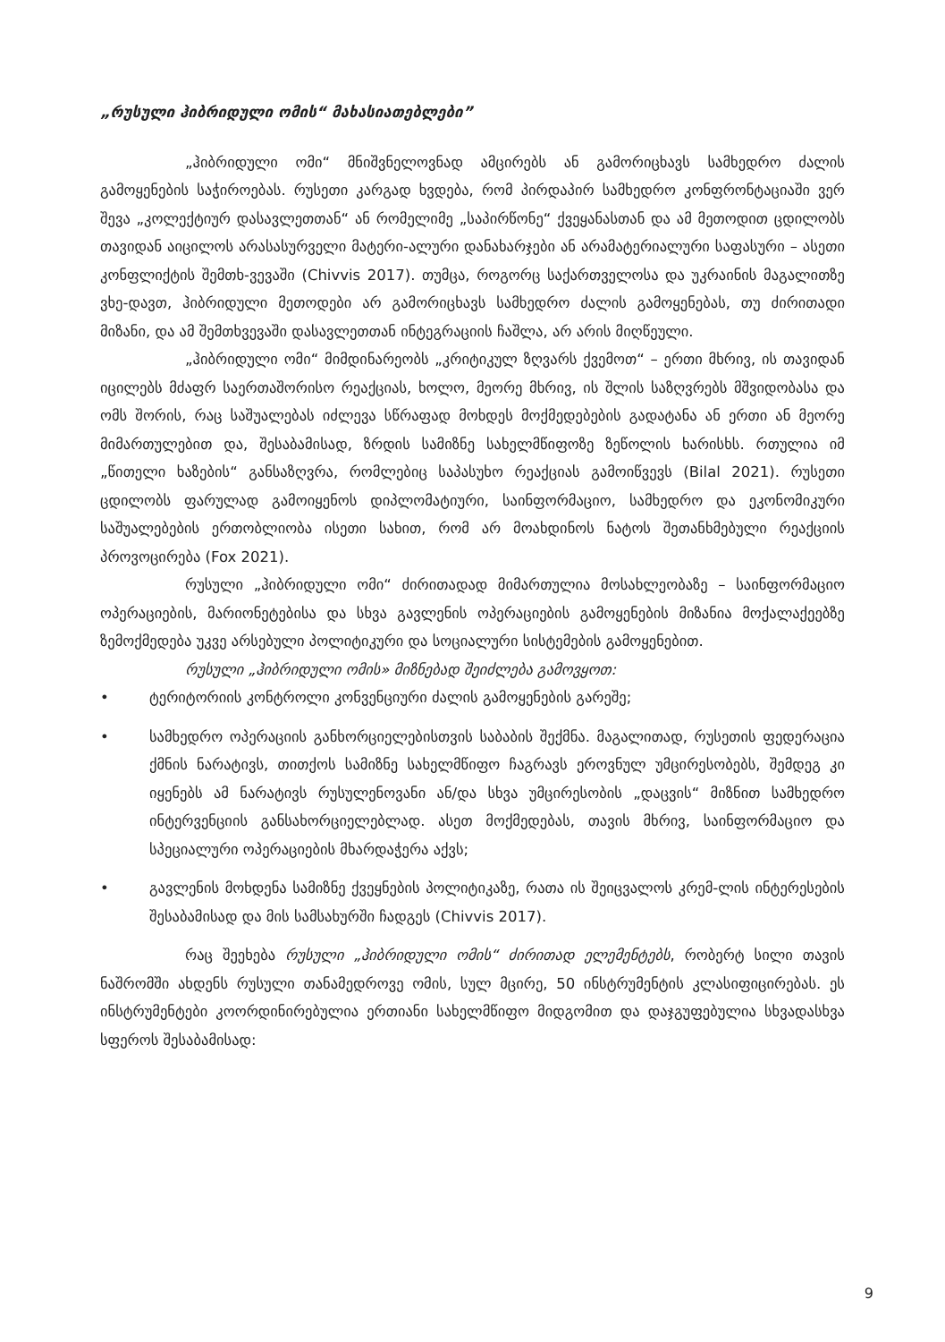„რუსული ჰიბრიდული ომის“ მახასიათებლები”
„ჰიბრიდული ომი“ მნიშვნელოვნად ამცირებს ან გამორიცხავს სამხედრო ძალის გამოყენების საჭიროებას. რუსეთი კარგად ხვდება, რომ პირდაპირ სამხედრო კონფრონტაციაში ვერ შევა „კოლექტიურ დასავლეთთან“ ან რომელიმე „საპირწონე“ ქვეყანასთან და ამ მეთოდით ცდილობს თავიდან აიცილოს არასასურველი მატერი-ალური დანახარჯები ან არამატერიალური საფასური – ასეთი კონფლიქტის შემთხ-ვევაში (Chivvis 2017). თუმცა, როგორც საქართველოსა და უკრაინის მაგალითზე ვხე-დავთ, ჰიბრიდული მეთოდები არ გამორიცხავს სამხედრო ძალის გამოყენებას, თუ ძირითადი მიზანი, და ამ შემთხვევაში დასავლეთთან ინტეგრაციის ჩაშლა, არ არის მიღწეული.
„ჰიბრიდული ომი“ მიმდინარეობს „კრიტიკულ ზღვარს ქვემოთ“ – ერთი მხრივ, ის თავიდან იცილებს მძაფრ საერთაშორისო რეაქციას, ხოლო, მეორე მხრივ, ის შლის საზღვრებს მშვიდობასა და ომს შორის, რაც საშუალებას იძლევა სწრაფად მოხდეს მოქმედებების გადატანა ან ერთი ან მეორე მიმართულებით და, შესაბამისად, ზრდის სამიზნე სახელმწიფოზე ზეწოლის ხარისხს. რთულია იმ „წითელი ხაზების“ განსაზღვრა, რომლებიც საპასუხო რეაქციას გამოიწვევს (Bilal 2021). რუსეთი ცდილობს ფარულად გამოიყენოს დიპლომატიური, საინფორმაციო, სამხედრო და ეკონომიკური საშუალებების ერთობლიობა ისეთი სახით, რომ არ მოახდინოს ნატოს შეთანხმებული რეაქციის პროვოცირება (Fox 2021).
რუსული „ჰიბრიდული ომი“ ძირითადად მიმართულია მოსახლეობაზე – საინფორმაციო ოპერაციების, მარიონეტებისა და სხვა გავლენის ოპერაციების გამოყენების მიზანია მოქალაქეებზე ზემოქმედება უკვე არსებული პოლიტიკური და სოციალური სისტემების გამოყენებით.
რუსული „ჰიბრიდული ომის» მიზნებად შეიძლება გამოვყოთ:
• ტერიტორიის კონტროლი კონვენციური ძალის გამოყენების გარეშე;
• სამხედრო ოპერაციის განხორციელებისთვის საბაბის შექმნა. მაგალითად, რუსეთის ფედერაცია ქმნის ნარატივს, თითქოს სამიზნე სახელმწიფო ჩაგრავს ეროვნულ უმცირესობებს, შემდეგ კი იყენებს ამ ნარატივს რუსულენოვანი ან/და სხვა უმცირესობის „დაცვის“ მიზნით სამხედრო ინტერვენციის განსახორციელებლად. ასეთ მოქმედებას, თავის მხრივ, საინფორმაციო და სპეციალური ოპერაციების მხარდაჭერა აქვს;
• გავლენის მოხდენა სამიზნე ქვეყნების პოლიტიკაზე, რათა ის შეიცვალოს კრემ-ლის ინტერესების შესაბამისად და მის სამსახურში ჩადგეს (Chivvis 2017).
რაც შეეხება რუსული „ჰიბრიდული ომის“ ძირითად ელემენტებს, რობერტ სილი თავის ნაშრომში ახდენს რუსული თანამედროვე ომის, სულ მცირე, 50 ინსტრუმენტის კლასიფიცირებას. ეს ინსტრუმენტები კოორდინირებულია ერთიანი სახელმწიფო მიდგომით და დაჯგუფებულია სხვადასხვა სფეროს შესაბამისად:
9